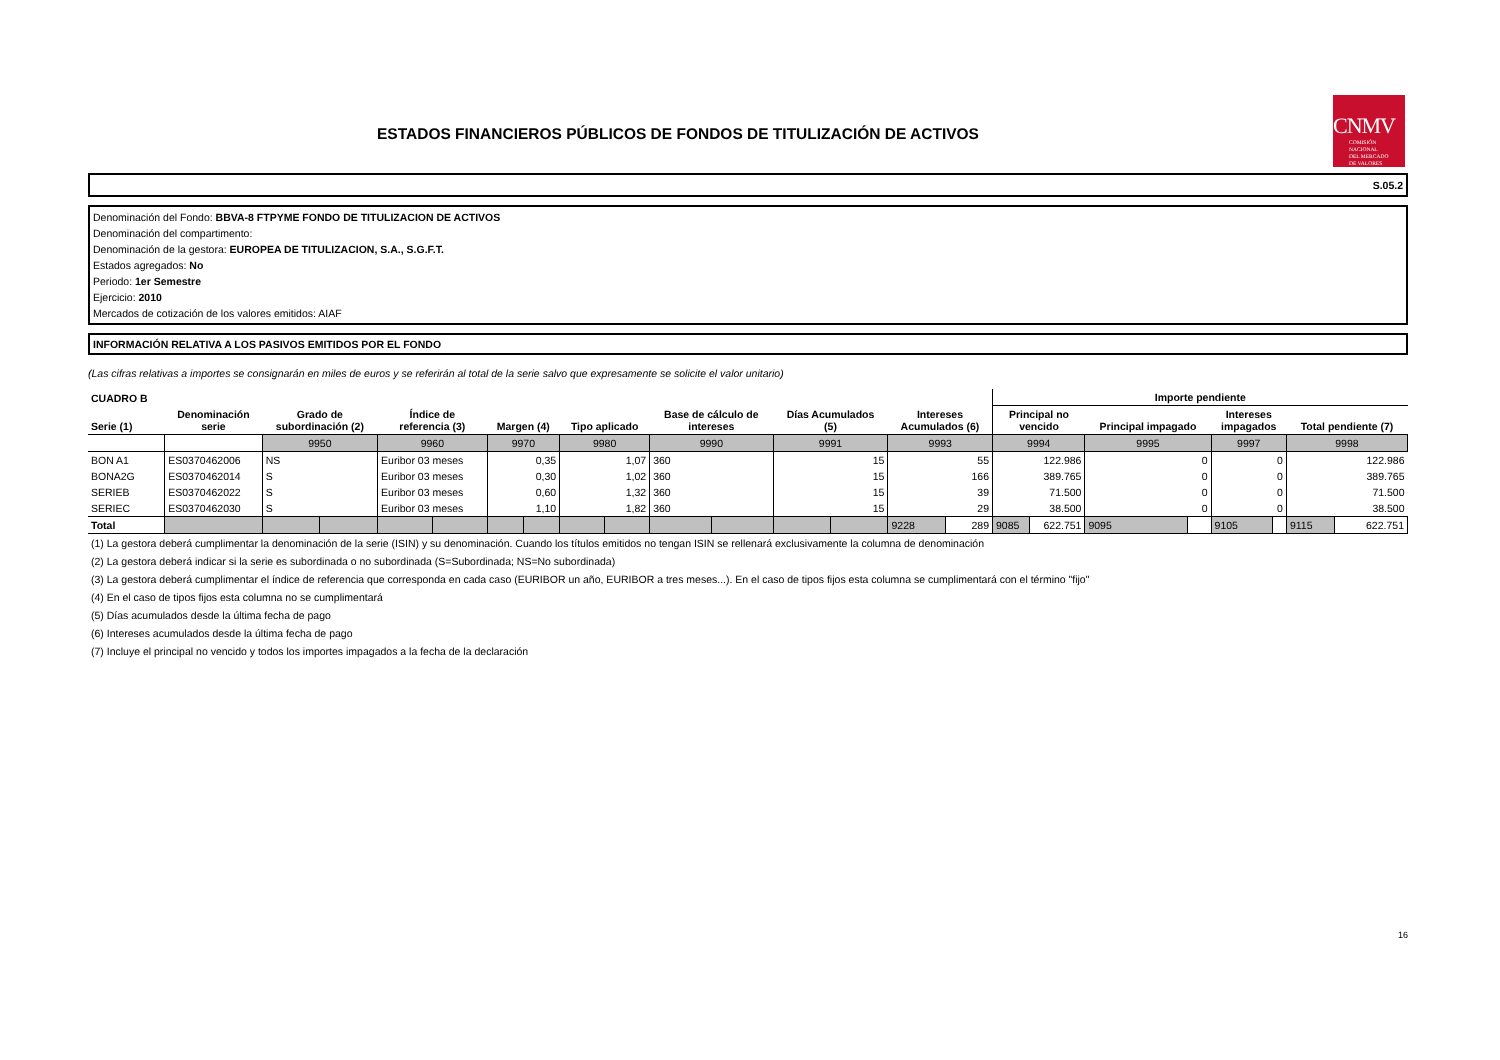ESTADOS FINANCIEROS PÚBLICOS DE FONDOS DE TITULIZACIÓN DE ACTIVOS
CNMV
COMISIÓN
NACIONAL
DEL MERCADO
DE VALORES
S.05.2
Denominación del Fondo: BBVA-8 FTPYME FONDO DE TITULIZACION DE ACTIVOS
Denominación del compartimento:
Denominación de la gestora: EUROPEA DE TITULIZACION, S.A., S.G.F.T.
Estados agregados: No
Periodo: 1er Semestre
Ejercicio: 2010
Mercados de cotización de los valores emitidos: AIAF
INFORMACIÓN RELATIVA A LOS PASIVOS EMITIDOS POR EL FONDO
(Las cifras relativas a importes se consignarán en miles de euros y se referirán al total de la serie salvo que expresamente se solicite el valor unitario)
| CUADRO B | | | | | | | | | | | | | | | | Importe pendiente | | | | | | | |
| --- | --- | --- | --- | --- | --- | --- | --- | --- | --- | --- | --- | --- | --- | --- | --- | --- | --- | --- | --- | --- | --- | --- | --- |
| Serie (1) | Denominación serie | Grado de subordinación (2) | | Índice de referencia (3) | | Margen (4) | | Tipo aplicado | | Base de cálculo de intereses | | Días Acumulados (5) | | Intereses Acumulados (6) | | Principal no vencido | | Principal impagado | | Intereses impagados | | Total pendiente (7) | |
| | | 9950 | | 9960 | | 9970 | | 9980 | | 9990 | | 9991 | | 9993 | | 9994 | | 9995 | | 9997 | | 9998 | |
| BON A1 | ES0370462006 | NS | | Euribor 03 meses | | 0,35 | | 1,07 | | 360 | | 15 | | 55 | | 122.986 | | 0 | | 0 | | 122.986 | |
| BONA2G | ES0370462014 | S | | Euribor 03 meses | | 0,30 | | 1,02 | | 360 | | 15 | | 166 | | 389.765 | | 0 | | 0 | | 389.765 | |
| SERIEB | ES0370462022 | S | | Euribor 03 meses | | 0,60 | | 1,32 | | 360 | | 15 | | 39 | | 71.500 | | 0 | | 0 | | 71.500 | |
| SERIEC | ES0370462030 | S | | Euribor 03 meses | | 1,10 | | 1,82 | | 360 | | 15 | | 29 | | 38.500 | | 0 | | 0 | | 38.500 | |
| Total | | | | | | | | | | | | | | 9228 | 289 | 9085 | 622.751 | 9095 | | 9105 | | 9115 | 622.751 |
(1) La gestora deberá cumplimentar la denominación de la serie (ISIN) y su denominación. Cuando los títulos emitidos no tengan ISIN se rellenará exclusivamente la columna de denominación
(2) La gestora deberá indicar si la serie es subordinada o no subordinada (S=Subordinada; NS=No subordinada)
(3) La gestora deberá cumplimentar el índice de referencia que corresponda en cada caso (EURIBOR un año, EURIBOR a tres meses...). En el caso de tipos fijos esta columna se cumplimentará con el término "fijo"
(4) En el caso de tipos fijos esta columna no se cumplimentará
(5) Días acumulados desde la última fecha de pago
(6) Intereses acumulados desde la última fecha de pago
(7) Incluye el principal no vencido y todos los importes impagados a la fecha de la declaración
16